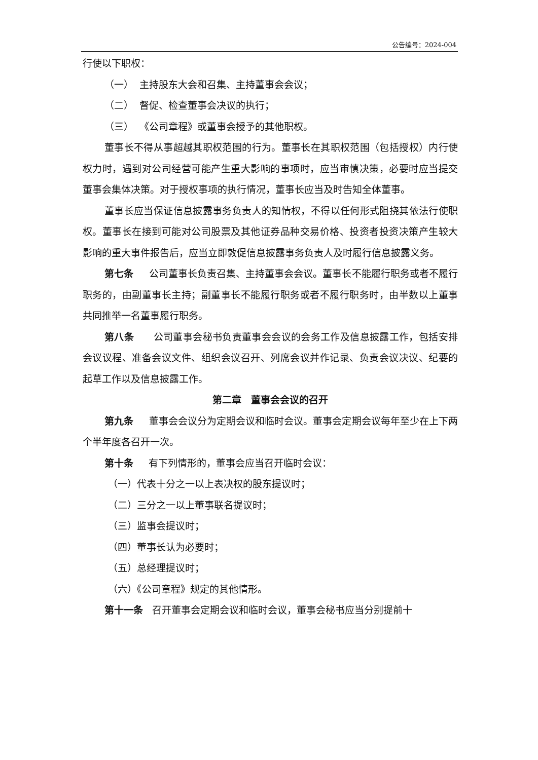公告编号：2024-004
行使以下职权：
（一） 主持股东大会和召集、主持董事会会议；
（二） 督促、检查董事会决议的执行；
（三） 《公司章程》或董事会授予的其他职权。
董事长不得从事超越其职权范围的行为。董事长在其职权范围（包括授权）内行使权力时，遇到对公司经营可能产生重大影响的事项时，应当审慎决策，必要时应当提交董事会集体决策。对于授权事项的执行情况，董事长应当及时告知全体董事。
董事长应当保证信息披露事务负责人的知情权，不得以任何形式阻挠其依法行使职权。董事长在接到可能对公司股票及其他证券品种交易价格、投资者投资决策产生较大影响的重大事件报告后，应当立即敦促信息披露事务负责人及时履行信息披露义务。
第七条 公司董事长负责召集、主持董事会会议。董事长不能履行职务或者不履行职务的，由副董事长主持；副董事长不能履行职务或者不履行职务时，由半数以上董事共同推举一名董事履行职务。
第八条 公司董事会秘书负责董事会会议的会务工作及信息披露工作，包括安排会议议程、准备会议文件、组织会议召开、列席会议并作记录、负责会议决议、纪要的起草工作以及信息披露工作。
第二章　董事会会议的召开
第九条 董事会会议分为定期会议和临时会议。董事会定期会议每年至少在上下两个半年度各召开一次。
第十条 有下列情形的，董事会应当召开临时会议：
（一）代表十分之一以上表决权的股东提议时；
（二）三分之一以上董事联名提议时；
（三）监事会提议时；
（四）董事长认为必要时；
（五）总经理提议时；
（六）《公司章程》规定的其他情形。
第十一条 召开董事会定期会议和临时会议，董事会秘书应当分别提前十